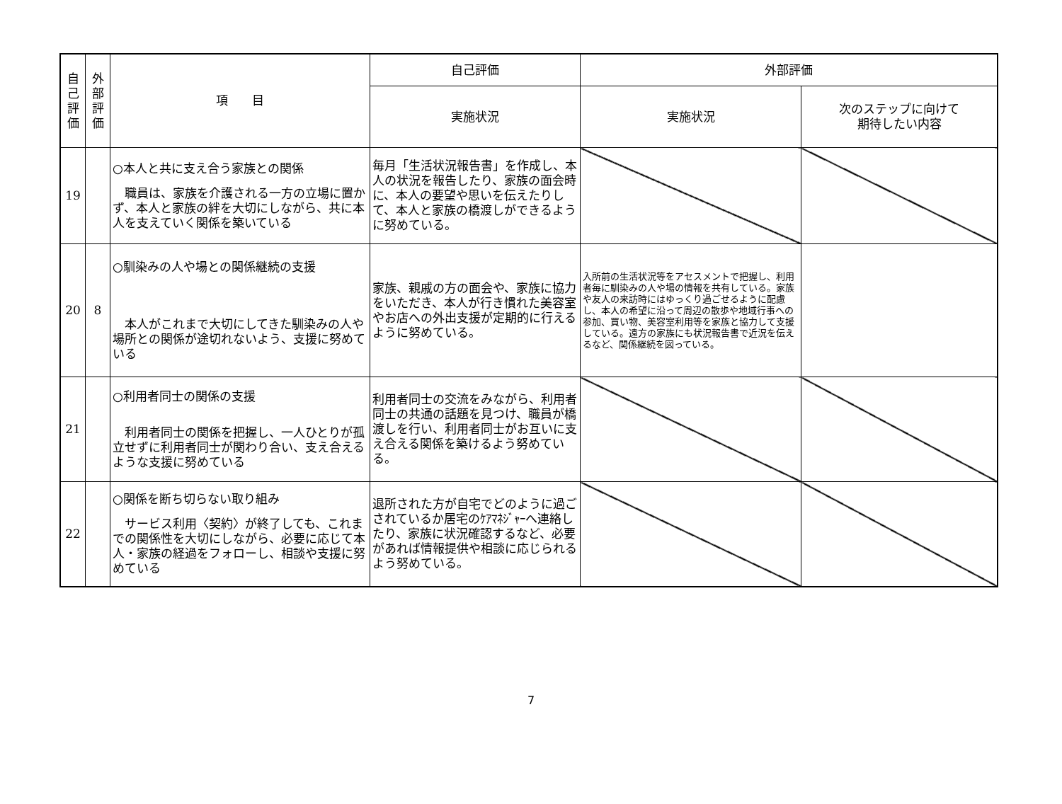| 自 己 評 価 | 外 部 評 価 | 項 目 | 自己評価 | 外部評価 | |
| --- | --- | --- | --- | --- | --- |
| | | | 実施状況 | 実施状況 | 次のステップに向けて 期待したい内容 |
| 19 | | ○本人と共に支え合う家族との関係 職員は、家族を介護される一方の立場に置かず、本人と家族の絆を大切にしながら、共に本人を支えていく関係を築いている | 毎月「生活状況報告書」を作成し、本人の状況を報告したり、家族の面会時に、本人の要望や思いを伝えたりして、本人と家族の橋渡しができるように努めている。 | | |
| 20 | 8 | ○馴染みの人や場との関係継続の支援 本人がこれまで大切にしてきた馴染みの人や場所との関係が途切れないよう、支援に努めている | 家族、親戚の方の面会や、家族に協力をいただき、本人が行き慣れた美容室やお店への外出支援が定期的に行えるように努めている。 | 入所前の生活状況等をアセスメントで把握し、利用者毎に馴染みの人や場の情報を共有している。家族や友人の来訪時にはゆっくり過ごせるように配慮し、本人の希望に沿って周辺の散歩や地域行事への参加、買い物、美容室利用等を家族と協力して支援している。遠方の家族にも状況報告書で近況を伝えるなど、関係継続を図っている。 | |
| 21 | | ○利用者同士の関係の支援 利用者同士の関係を把握し、一人ひとりが孤立せずに利用者同士が関わり合い、支え合えるような支援に努めている | 利用者同士の交流をみながら、利用者同士の共通の話題を見つけ、職員が橋渡しを行い、利用者同士がお互いに支え合える関係を築けるよう努めている。 | | |
| 22 | | ○関係を断ち切らない取り組み サービス利用〈契約〉が終了しても、これまでの関係性を大切にしながら、必要に応じて本人・家族の経過をフォローし、相談や支援に努めている | 退所された方が自宅でどのように過ごされているか居宅のｹｱﾏﾈｼﾞｬｰへ連絡したり、家族に状況確認するなど、必要があれば情報提供や相談に応じられるよう努めている。 | | |
7